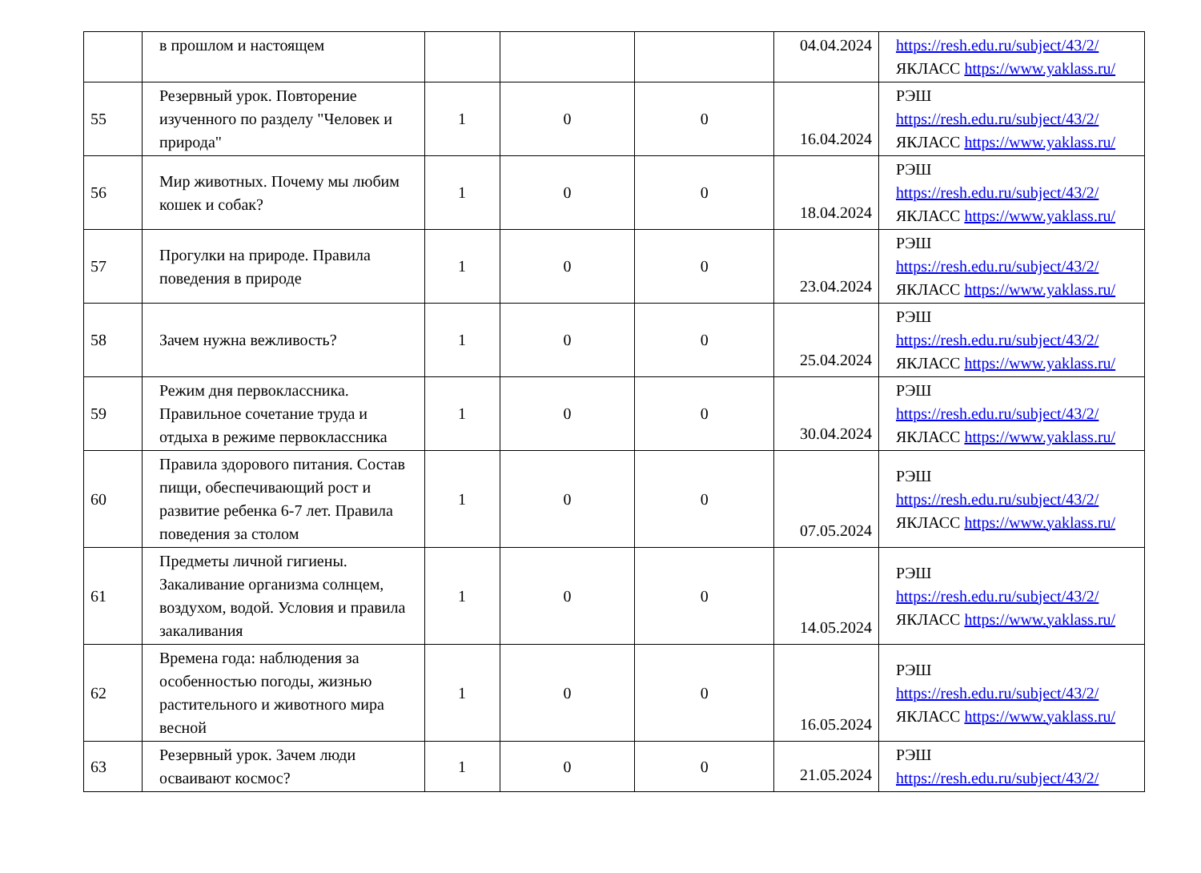| | в прошлом и настоящем | | | | 04.04.2024 | https://resh.edu.ru/subject/43/2/ ЯКЛАСС https://www.yaklass.ru/ |
| 55 | Резервный урок. Повторение изученного по разделу "Человек и природа" | 1 | 0 | 0 | 16.04.2024 | РЭШ https://resh.edu.ru/subject/43/2/ ЯКЛАСС https://www.yaklass.ru/ |
| 56 | Мир животных. Почему мы любим кошек и собак? | 1 | 0 | 0 | 18.04.2024 | РЭШ https://resh.edu.ru/subject/43/2/ ЯКЛАСС https://www.yaklass.ru/ |
| 57 | Прогулки на природе. Правила поведения в природе | 1 | 0 | 0 | 23.04.2024 | РЭШ https://resh.edu.ru/subject/43/2/ ЯКЛАСС https://www.yaklass.ru/ |
| 58 | Зачем нужна вежливость? | 1 | 0 | 0 | 25.04.2024 | РЭШ https://resh.edu.ru/subject/43/2/ ЯКЛАСС https://www.yaklass.ru/ |
| 59 | Режим дня первоклассника. Правильное сочетание труда и отдыха в режиме первоклассника | 1 | 0 | 0 | 30.04.2024 | РЭШ https://resh.edu.ru/subject/43/2/ ЯКЛАСС https://www.yaklass.ru/ |
| 60 | Правила здорового питания. Состав пищи, обеспечивающий рост и развитие ребенка 6-7 лет. Правила поведения за столом | 1 | 0 | 0 | 07.05.2024 | РЭШ https://resh.edu.ru/subject/43/2/ ЯКЛАСС https://www.yaklass.ru/ |
| 61 | Предметы личной гигиены. Закаливание организма солнцем, воздухом, водой. Условия и правила закаливания | 1 | 0 | 0 | 14.05.2024 | РЭШ https://resh.edu.ru/subject/43/2/ ЯКЛАСС https://www.yaklass.ru/ |
| 62 | Времена года: наблюдения за особенностью погоды, жизнью растительного и животного мира весной | 1 | 0 | 0 | 16.05.2024 | РЭШ https://resh.edu.ru/subject/43/2/ ЯКЛАСС https://www.yaklass.ru/ |
| 63 | Резервный урок. Зачем люди осваивают космос? | 1 | 0 | 0 | 21.05.2024 | РЭШ https://resh.edu.ru/subject/43/2/ |